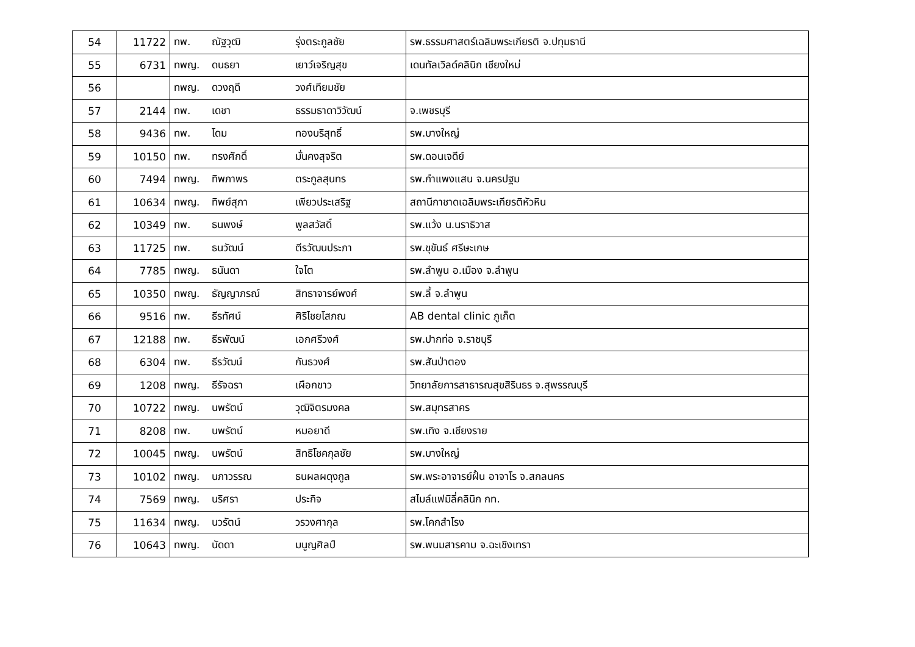| 54 | 11722 | ทพ. | ณัฐวุฒิ | รุ่งตระกูลชัย | รพ.ธรรมศาสตร์เฉลิมพระเกียรติ จ.ปทุมธานี |
| 55 | 6731 | ทพญ. | ดนธยา | เยาว์เจริญสุข | เดนทัลเวิลด์คลินิก เชียงใหม่ |
| 56 | | ทพญ. | ดวงฤดี | วงศ์เทียมชัย | |
| 57 | 2144 | ทพ. | เดชา | ธรรมธาดาวิวัฒน์ | จ.เพชรบุรี |
| 58 | 9436 | ทพ. | โดม | ทองบริสุทธิ์ | รพ.บางใหญ่ |
| 59 | 10150 | ทพ. | ทรงศักดิ์ | มั่นคงสุจริต | รพ.ดอนเจดีย์ |
| 60 | 7494 | ทพญ. | ทิพภาพร | ตระกูลสุนทร | รพ.กำแพงแสน จ.นครปฐม |
| 61 | 10634 | ทพญ. | ทิพย์สุภา | เพียวประเสริฐ | สถานีกาชาดเฉลิมพระเกียรติหัวหิน |
| 62 | 10349 | ทพ. | ธนพงษ์ | พูลสวัสดิ์ | รพ.แว้ง น.นราธิวาส |
| 63 | 11725 | ทพ. | ธนวัฒน์ | ตีรวัฒนประภา | รพ.ขุขันธ์ ศรีษะเกษ |
| 64 | 7785 | ทพญ. | ธนันดา | ใจโต | รพ.ลำพูน อ.เมือง จ.ลำพูน |
| 65 | 10350 | ทพญ. | ธัญญาภรณ์ | สิทธาจารย์พงศ์ | รพ.ลี้ จ.ลำพูน |
| 66 | 9516 | ทพ. | ธีรทัศน์ | ศิริไชยโสภณ | AB dental clinic ภูเก็ต |
| 67 | 12188 | ทพ. | ธีรพัฒน์ | เอกศรีวงศ์ | รพ.ปากท่อ จ.ราชบุรี |
| 68 | 6304 | ทพ. | ธีรวัฒน์ | กันธวงศ์ | รพ.สันป่าตอง |
| 69 | 1208 | ทพญ. | ธีรัจฉรา | เผือกขาว | วิทยาลัยการสาธารณสุขสิรินธร จ.สุพรรณบุรี |
| 70 | 10722 | ทพญ. | นพรัตน์ | วุฒิจิตรมงคล | รพ.สมุทรสาคร |
| 71 | 8208 | ทพ. | นพรัตน์ | หมอยาดี | รพ.เทิง จ.เชียงราย |
| 72 | 10045 | ทพญ. | นพรัตน์ | สิทธิโชคกุลชัย | รพ.บางใหญ่ |
| 73 | 10102 | ทพญ. | นภาวรรณ | ธนผลผดุงกูล | รพ.พระอาจารย์ฝั้น อาจาโร จ.สกลนคร |
| 74 | 7569 | ทพญ. | นริศรา | ประกิจ | สไมล์แฟมิลี่คลินิก กท. |
| 75 | 11634 | ทพญ. | นวรัตน์ | วรวงศากุล | รพ.โคกสำโรง |
| 76 | 10643 | ทพญ. | นัดดา | มนูญศิลป์ | รพ.พนมสารคาม จ.ฉะเชิงเทรา |